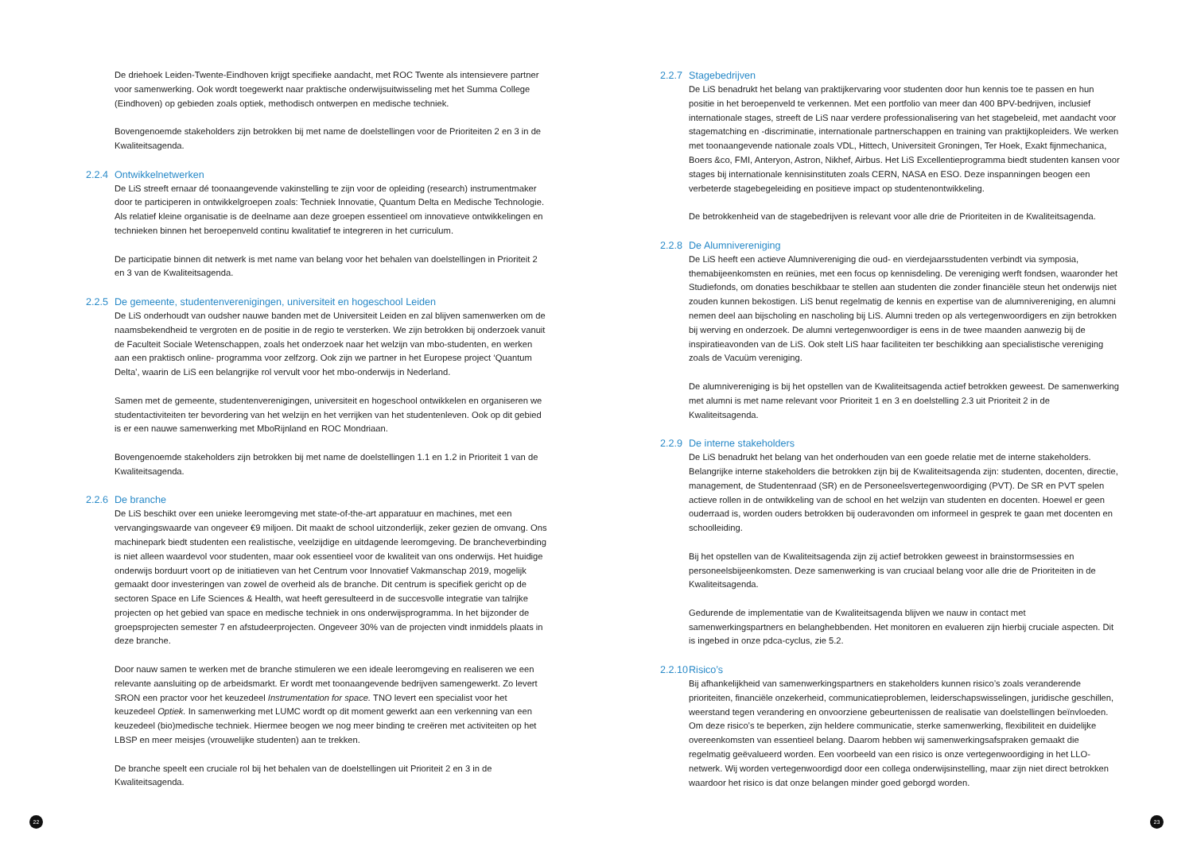De driehoek Leiden-Twente-Eindhoven krijgt specifieke aandacht, met ROC Twente als intensievere partner voor samenwerking. Ook wordt toegewerkt naar praktische onderwijsuitwisseling met het Summa College (Eindhoven) op gebieden zoals optiek, methodisch ontwerpen en medische techniek.
Bovengenoemde stakeholders zijn betrokken bij met name de doelstellingen voor de Prioriteiten 2 en 3 in de Kwaliteitsagenda.
2.2.4 Ontwikkelnetwerken
De LiS streeft ernaar dé toonaangevende vakinstelling te zijn voor de opleiding (research) instrumentmaker door te participeren in ontwikkelgroepen zoals: Techniek Innovatie, Quantum Delta en Medische Technologie. Als relatief kleine organisatie is de deelname aan deze groepen essentieel om innovatieve ontwikkelingen en technieken binnen het beroepenveld continu kwalitatief te integreren in het curriculum.
De participatie binnen dit netwerk is met name van belang voor het behalen van doelstellingen in Prioriteit 2 en 3 van de Kwaliteitsagenda.
2.2.5 De gemeente, studentenverenigingen, universiteit en hogeschool Leiden
De LiS onderhoudt van oudsher nauwe banden met de Universiteit Leiden en zal blijven samenwerken om de naamsbekendheid te vergroten en de positie in de regio te versterken. We zijn betrokken bij onderzoek vanuit de Faculteit Sociale Wetenschappen, zoals het onderzoek naar het welzijn van mbo-studenten, en werken aan een praktisch online- programma voor zelfzorg. Ook zijn we partner in het Europese project ‘Quantum Delta’, waarin de LiS een belangrijke rol vervult voor het mbo-onderwijs in Nederland.
Samen met de gemeente, studentenverenigingen, universiteit en hogeschool ontwikkelen en organiseren we studentactiviteiten ter bevordering van het welzijn en het verrijken van het studentenleven. Ook op dit gebied is er een nauwe samenwerking met MboRijnland en ROC Mondriaan.
Bovengenoemde stakeholders zijn betrokken bij met name de doelstellingen 1.1 en 1.2 in Prioriteit 1 van de Kwaliteitsagenda.
2.2.6 De branche
De LiS beschikt over een unieke leeromgeving met state-of-the-art apparatuur en machines, met een vervangingswaarde van ongeveer €9 miljoen. Dit maakt de school uitzonderlijk, zeker gezien de omvang. Ons machinepark biedt studenten een realistische, veelzijdige en uitdagende leeromgeving. De brancheverbinding is niet alleen waardevol voor studenten, maar ook essentieel voor de kwaliteit van ons onderwijs. Het huidige onderwijs borduurt voort op de initiatieven van het Centrum voor Innovatief Vakmanschap 2019, mogelijk gemaakt door investeringen van zowel de overheid als de branche. Dit centrum is specifiek gericht op de sectoren Space en Life Sciences & Health, wat heeft geresulteerd in de succesvolle integratie van talrijke projecten op het gebied van space en medische techniek in ons onderwijsprogramma. In het bijzonder de groepsprojecten semester 7 en afstudeerprojecten. Ongeveer 30% van de projecten vindt inmiddels plaats in deze branche.
Door nauw samen te werken met de branche stimuleren we een ideale leeromgeving en realiseren we een relevante aansluiting op de arbeidsmarkt. Er wordt met toonaangevende bedrijven samengewerkt. Zo levert SRON een practor voor het keuzedeel Instrumentation for space. TNO levert een specialist voor het keuzedeel Optiek. In samenwerking met LUMC wordt op dit moment gewerkt aan een verkenning van een keuzedeel (bio)medische techniek. Hiermee beogen we nog meer binding te creëren met activiteiten op het LBSP en meer meisjes (vrouwelijke studenten) aan te trekken.
De branche speelt een cruciale rol bij het behalen van de doelstellingen uit Prioriteit 2 en 3 in de Kwaliteitsagenda.
2.2.7 Stagebedrijven
De LiS benadrukt het belang van praktijkervaring voor studenten door hun kennis toe te passen en hun positie in het beroepenveld te verkennen. Met een portfolio van meer dan 400 BPV-bedrijven, inclusief internationale stages, streeft de LiS naar verdere professionalisering van het stagebeleid, met aandacht voor stagematching en -discriminatie, internationale partnerschappen en training van praktijkopleiders. We werken met toonaangevende nationale zoals VDL, Hittech, Universiteit Groningen, Ter Hoek, Exakt fijnmechanica, Boers &co, FMI, Anteryon, Astron, Nikhef, Airbus. Het LiS Excellentieprogramma biedt studenten kansen voor stages bij internationale kennisinstituten zoals CERN, NASA en ESO. Deze inspanningen beogen een verbeterde stagebegeleiding en positieve impact op studentenontwikkeling.
De betrokkenheid van de stagebedrijven is relevant voor alle drie de Prioriteiten in de Kwaliteitsagenda.
2.2.8 De Alumnivereniging
De LiS heeft een actieve Alumnivereniging die oud- en vierdejaarsstudenten verbindt via symposia, themabijeenkomsten en reünies, met een focus op kennisdeling. De vereniging werft fondsen, waaronder het Studiefonds, om donaties beschikbaar te stellen aan studenten die zonder financiële steun het onderwijs niet zouden kunnen bekostigen. LiS benut regelmatig de kennis en expertise van de alumnivereniging, en alumni nemen deel aan bijscholing en nascholing bij LiS. Alumni treden op als vertegenwoordigers en zijn betrokken bij werving en onderzoek. De alumni vertegenwoordiger is eens in de twee maanden aanwezig bij de inspiratieavonden van de LiS. Ook stelt LiS haar faciliteiten ter beschikking aan specialistische vereniging zoals de Vacuüm vereniging.
De alumnivereniging is bij het opstellen van de Kwaliteitsagenda actief betrokken geweest. De samenwerking met alumni is met name relevant voor Prioriteit 1 en 3 en doelstelling 2.3 uit Prioriteit 2 in de Kwaliteitsagenda.
2.2.9 De interne stakeholders
De LiS benadrukt het belang van het onderhouden van een goede relatie met de interne stakeholders. Belangrijke interne stakeholders die betrokken zijn bij de Kwaliteitsagenda zijn: studenten, docenten, directie, management, de Studentenraad (SR) en de Personeelsvertegenwoordiging (PVT). De SR en PVT spelen actieve rollen in de ontwikkeling van de school en het welzijn van studenten en docenten. Hoewel er geen ouderraad is, worden ouders betrokken bij ouderavonden om informeel in gesprek te gaan met docenten en schoolleiding.
Bij het opstellen van de Kwaliteitsagenda zijn zij actief betrokken geweest in brainstormsessies en personeelsbijeenkomsten. Deze samenwerking is van cruciaal belang voor alle drie de Prioriteiten in de Kwaliteitsagenda.
Gedurende de implementatie van de Kwaliteitsagenda blijven we nauw in contact met samenwerkingspartners en belanghebbenden. Het monitoren en evalueren zijn hierbij cruciale aspecten. Dit is ingebed in onze pdca-cyclus, zie 5.2.
2.2.10 Risico’s
Bij afhankelijkheid van samenwerkingspartners en stakeholders kunnen risico’s zoals veranderende prioriteiten, financiële onzekerheid, communicatieproblemen, leiderschapswisselingen, juridische geschillen, weerstand tegen verandering en onvoorziene gebeurtenissen de realisatie van doelstellingen beïnvloeden. Om deze risico’s te beperken, zijn heldere communicatie, sterke samenwerking, flexibiliteit en duidelijke overeenkomsten van essentieel belang. Daarom hebben wij samenwerkingsafspraken gemaakt die regelmatig geëvalueerd worden. Een voorbeeld van een risico is onze vertegenwoordiging in het LLO- netwerk. Wij worden vertegenwoordigd door een collega onderwijsinstelling, maar zijn niet direct betrokken waardoor het risico is dat onze belangen minder goed geborgd worden.
22 23